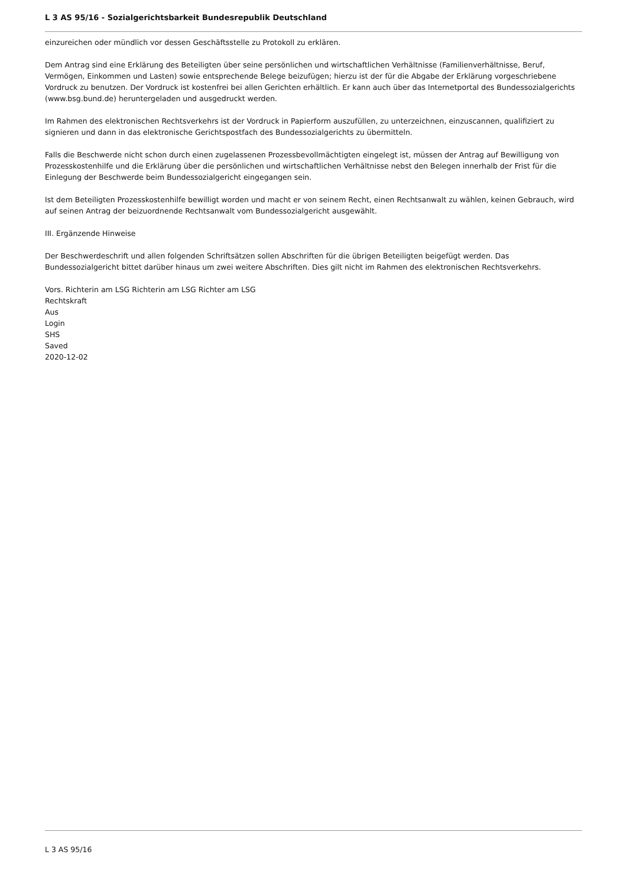L 3 AS 95/16 - Sozialgerichtsbarkeit Bundesrepublik Deutschland
einzureichen oder mündlich vor dessen Geschäftsstelle zu Protokoll zu erklären.
Dem Antrag sind eine Erklärung des Beteiligten über seine persönlichen und wirtschaftlichen Verhältnisse (Familienverhältnisse, Beruf, Vermögen, Einkommen und Lasten) sowie entsprechende Belege beizufügen; hierzu ist der für die Abgabe der Erklärung vorgeschriebene Vordruck zu benutzen. Der Vordruck ist kostenfrei bei allen Gerichten erhältlich. Er kann auch über das Internetportal des Bundessozialgerichts (www.bsg.bund.de) heruntergeladen und ausgedruckt werden.
Im Rahmen des elektronischen Rechtsverkehrs ist der Vordruck in Papierform auszufüllen, zu unterzeichnen, einzuscannen, qualifiziert zu signieren und dann in das elektronische Gerichtspostfach des Bundessozialgerichts zu übermitteln.
Falls die Beschwerde nicht schon durch einen zugelassenen Prozessbevollmächtigten eingelegt ist, müssen der Antrag auf Bewilligung von Prozesskostenhilfe und die Erklärung über die persönlichen und wirtschaftlichen Verhältnisse nebst den Belegen innerhalb der Frist für die Einlegung der Beschwerde beim Bundessozialgericht eingegangen sein.
Ist dem Beteiligten Prozesskostenhilfe bewilligt worden und macht er von seinem Recht, einen Rechtsanwalt zu wählen, keinen Gebrauch, wird auf seinen Antrag der beizuordnende Rechtsanwalt vom Bundessozialgericht ausgewählt.
III. Ergänzende Hinweise
Der Beschwerdeschrift und allen folgenden Schriftsätzen sollen Abschriften für die übrigen Beteiligten beigefügt werden. Das Bundessozialgericht bittet darüber hinaus um zwei weitere Abschriften. Dies gilt nicht im Rahmen des elektronischen Rechtsverkehrs.
Vors. Richterin am LSG Richterin am LSG Richter am LSG
Rechtskraft
Aus
Login
SHS
Saved
2020-12-02
L 3 AS 95/16